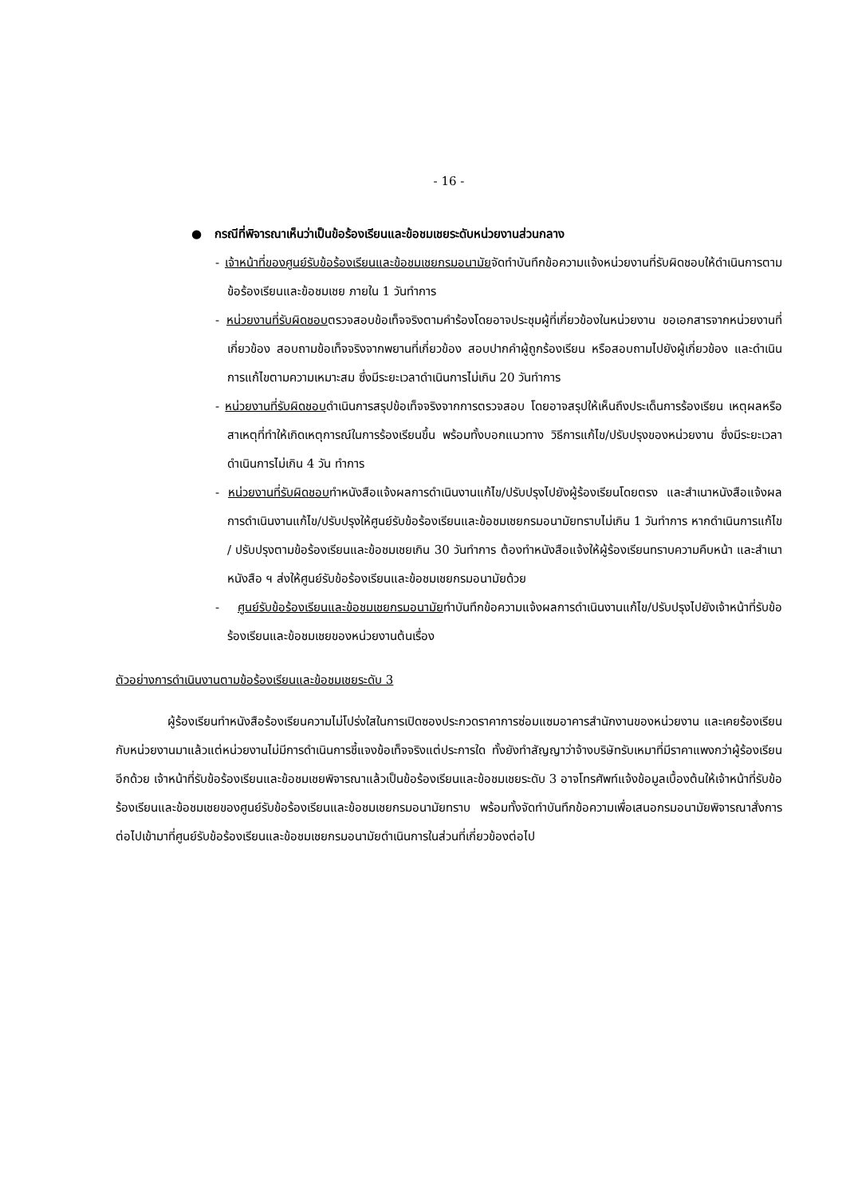- 16 -
● กรณีที่พิจารณาเห็นว่าเป็นข้อร้องเรียนและข้อชมเชยระดับหน่วยงานส่วนกลาง
- เจ้าหน้าที่ของศูนย์รับข้อร้องเรียนและข้อชมเชยกรมอนามัยจัดทำบันทึกข้อความแจ้งหน่วยงานที่รับผิดชอบให้ดำเนินการตามข้อร้องเรียนและข้อชมเชย ภายใน 1 วันทำการ
- หน่วยงานที่รับผิดชอบตรวจสอบข้อเท็จจริงตามคำร้องโดยอาจประชุมผู้ที่เกี่ยวข้องในหน่วยงาน ขอเอกสารจากหน่วยงานที่เกี่ยวข้อง สอบถามข้อเท็จจริงจากพยานที่เกี่ยวข้อง สอบปากคำผู้ถูกร้องเรียน หรือสอบถามไปยังผู้เกี่ยวข้อง และดำเนินการแก้ไขตามความเหมาะสม ซึ่งมีระยะเวลาดำเนินการไม่เกิน 20 วันทำการ
- หน่วยงานที่รับผิดชอบดำเนินการสรุปข้อเท็จจริงจากการตรวจสอบ โดยอาจสรุปให้เห็นถึงประเด็นการร้องเรียน เหตุผลหรือสาเหตุที่ทำให้เกิดเหตุการณ์ในการร้องเรียนขึ้น พร้อมทั้งบอกแนวทาง วิธีการแก้ไข/ปรับปรุงของหน่วยงาน ซึ่งมีระยะเวลาดำเนินการไม่เกิน 4 วัน ทำการ
- หน่วยงานที่รับผิดชอบทำหนังสือแจ้งผลการดำเนินงานแก้ไข/ปรับปรุงไปยังผู้ร้องเรียนโดยตรง และสำเนาหนังสือแจ้งผลการดำเนินงานแก้ไข/ปรับปรุงให้ศูนย์รับข้อร้องเรียนและข้อชมเชยกรมอนามัยทราบไม่เกิน 1 วันทำการ หากดำเนินการแก้ไข / ปรับปรุงตามข้อร้องเรียนและข้อชมเชยเกิน 30 วันทำการ ต้องทำหนังสือแจ้งให้ผู้ร้องเรียนทราบความคืบหน้า และสำเนาหนังสือ ฯ ส่งให้ศูนย์รับข้อร้องเรียนและข้อชมเชยกรมอนามัยด้วย
- ศูนย์รับข้อร้องเรียนและข้อชมเชยกรมอนามัยทำบันทึกข้อความแจ้งผลการดำเนินงานแก้ไข/ปรับปรุงไปยังเจ้าหน้าที่รับข้อร้องเรียนและข้อชมเชยของหน่วยงานต้นเรื่อง
ตัวอย่างการดำเนินงานตามข้อร้องเรียนและข้อชมเชยระดับ 3
ผู้ร้องเรียนทำหนังสือร้องเรียนความไม่โปร่งใสในการเปิดซองประกวดราคาการซ่อมแซมอาคารสำนักงานของหน่วยงาน และเคยร้องเรียนกับหน่วยงานมาแล้วแต่หน่วยงานไม่มีการดำเนินการชี้แจงข้อเท็จจริงแต่ประการใด ทั้งยังทำสัญญาว่าจ้างบริษัทรับเหมาที่มีราคาแพงกว่าผู้ร้องเรียนอีกด้วย เจ้าหน้าที่รับข้อร้องเรียนและข้อชมเชยพิจารณาแล้วเป็นข้อร้องเรียนและข้อชมเชยระดับ 3 อาจโทรศัพท์แจ้งข้อมูลเบื้องต้นให้เจ้าหน้าที่รับข้อร้องเรียนและข้อชมเชยของศูนย์รับข้อร้องเรียนและข้อชมเชยกรมอนามัยทราบ พร้อมทั้งจัดทำบันทึกข้อความเพื่อเสนอกรมอนามัยพิจารณาสั่งการต่อไปเข้ามาที่ศูนย์รับข้อร้องเรียนและข้อชมเชยกรมอนามัยดำเนินการในส่วนที่เกี่ยวข้องต่อไป